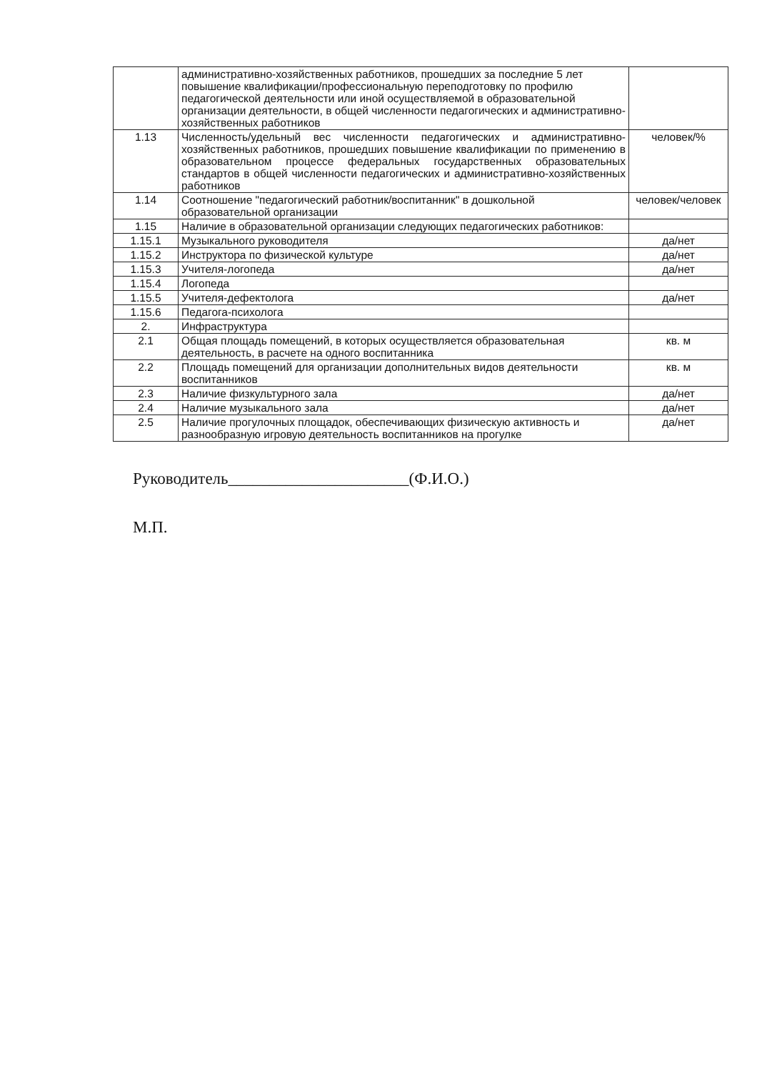| | административно-хозяйственных работников, прошедших за последние 5 лет повышение квалификации/профессиональную переподготовку по профилю педагогической деятельности или иной осуществляемой в образовательной организации деятельности, в общей численности педагогических и административно-хозяйственных работников | |
| 1.13 | Численность/удельный вес численности педагогических и административно-хозяйственных работников, прошедших повышение квалификации по применению в образовательном процессе федеральных государственных образовательных стандартов в общей численности педагогических и административно-хозяйственных работников | человек/% |
| 1.14 | Соотношение "педагогический работник/воспитанник" в дошкольной образовательной организации | человек/человек |
| 1.15 | Наличие в образовательной организации следующих педагогических работников: | |
| 1.15.1 | Музыкального руководителя | да/нет |
| 1.15.2 | Инструктора по физической культуре | да/нет |
| 1.15.3 | Учителя-логопеда | да/нет |
| 1.15.4 | Логопеда | |
| 1.15.5 | Учителя-дефектолога | да/нет |
| 1.15.6 | Педагога-психолога | |
| 2. | Инфраструктура | |
| 2.1 | Общая площадь помещений, в которых осуществляется образовательная деятельность, в расчете на одного воспитанника | кв. м |
| 2.2 | Площадь помещений для организации дополнительных видов деятельности воспитанников | кв. м |
| 2.3 | Наличие физкультурного зала | да/нет |
| 2.4 | Наличие музыкального зала | да/нет |
| 2.5 | Наличие прогулочных площадок, обеспечивающих физическую активность и разнообразную игровую деятельность воспитанников на прогулке | да/нет |
Руководитель______________________(Ф.И.О.)
М.П.